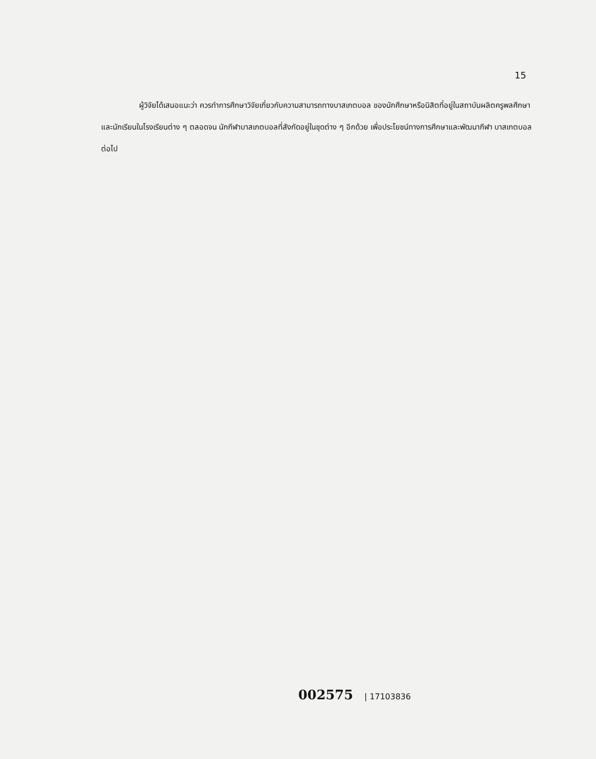15
ผู้วิจัยได้เสนอแนะว่า ควรทำการศึกษาวิจัยเกี่ยวกับความสามารถทางบาสเกตบอล ของนักศึกษาหรือนิสิตที่อยู่ในสถาบันผลิตครูพลศึกษา และนักเรียนในโรงเรียนต่าง ๆ ตลอดจน นักกีฬาบาสเกตบอลที่สังกัดอยู่ในชุดต่าง ๆ อีกด้วย เพื่อประโยชน์ทางการศึกษาและพัฒนากีฬา บาสเกตบอลต่อไป
002575 | 17103836